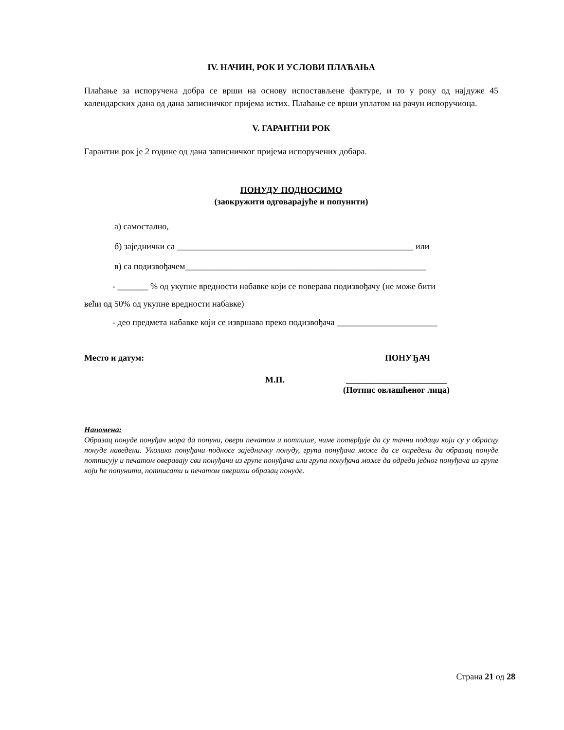IV. НАЧИН, РОК И УСЛОВИ ПЛАЋАЊА
Плаћање за испоручена добра се врши на основу испостављене фактуре, и то у року од најдуже 45 календарских дана од дана записничког пријема истих. Плаћање се врши уплатом на рачун испоручиоца.
V. ГАРАНТНИ РОК
Гарантни рок је 2 године од дана записничког пријема испоручених добара.
ПОНУДУ ПОДНОСИМО
(заокружити одговарајуће и попунити)
а) самостално,
б) заједнички са ______________________________________________________ или
в) са подизвођачем_______________________________________________________
- _______ % од укупне вредности набавке који се поверава подизвођачу (не може бити
већи од 50% од укупне вредности набавке)
- део предмета набавке који се извршава преко подизвођача _______________________
Место и датум: ПОНУЂАЧ
М.П. _______________________
(Потпис овлашћеног лица)
Напомена:
Образац понуде понуђач мора да попуни, овери печатом и потпише, чиме потврђује да су тачни подаци који су у обрасцу понуде наведени. Уколико понуђачи подносе заједничку понуду, група понуђача може да се определи да образац понуде потписују и печатом оверавају сви понуђачи из групе понуђача или група понуђача може да одреди једног понуђача из групе који ће попунити, потписати и печатом оверити образац понуде.
Страна 21 од 28